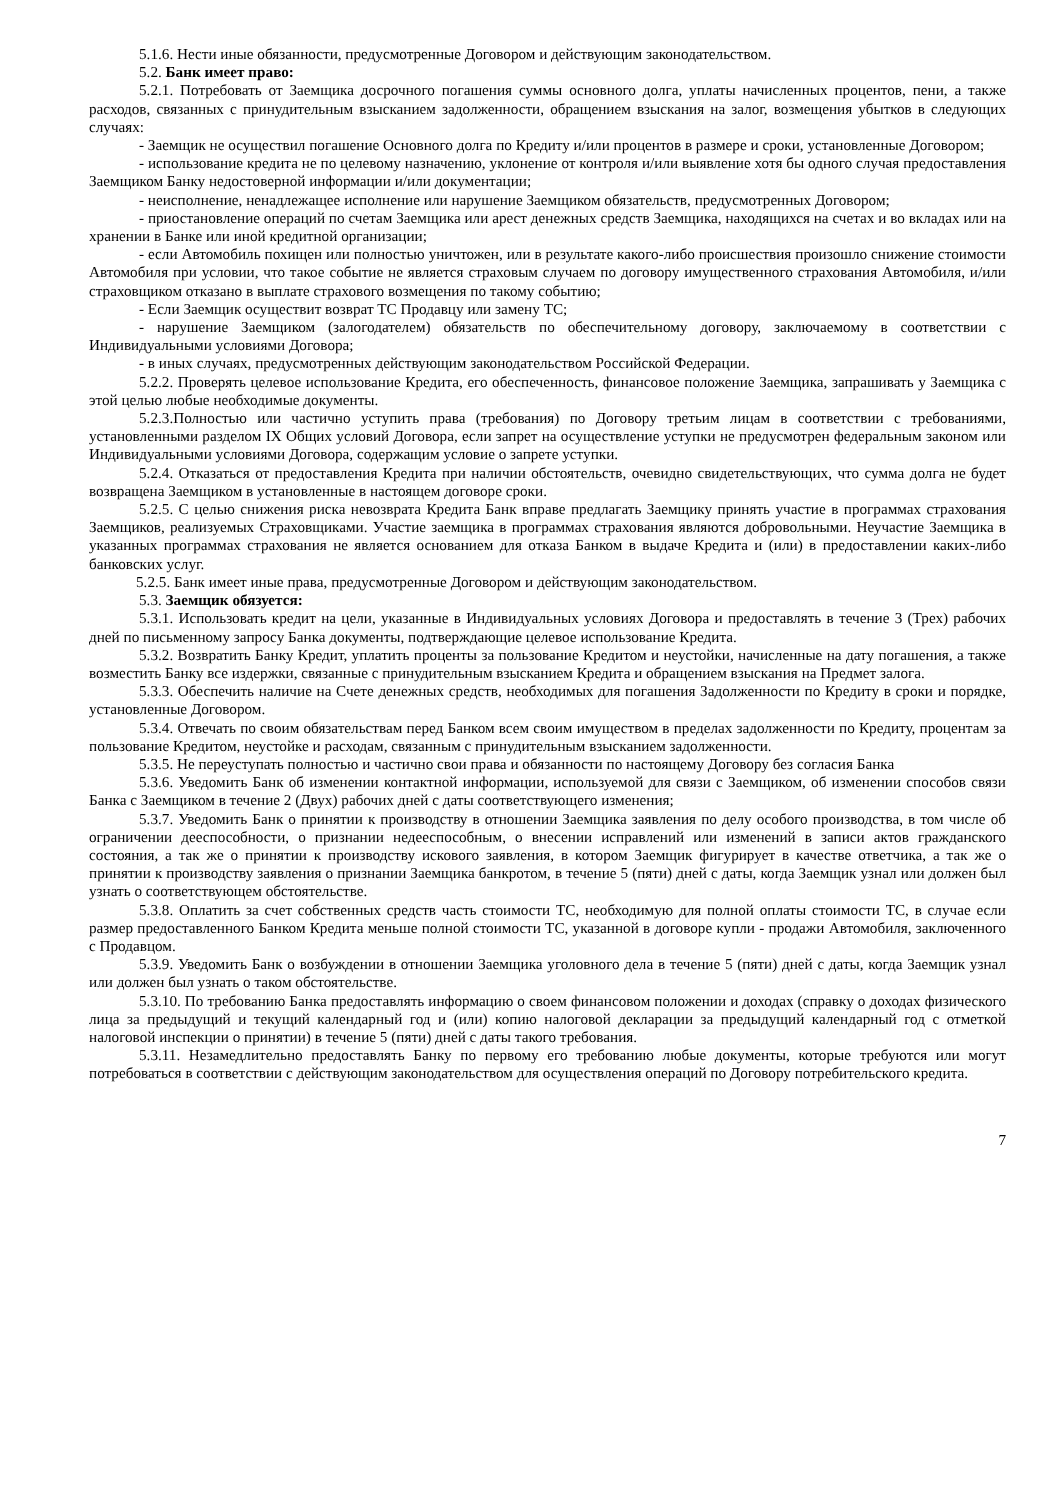5.1.6. Нести иные обязанности, предусмотренные Договором и действующим законодательством.
5.2. Банк имеет право:
5.2.1. Потребовать от Заемщика досрочного погашения суммы основного долга, уплаты начисленных процентов, пени, а также расходов, связанных с принудительным взысканием задолженности, обращением взыскания на залог, возмещения убытков в следующих случаях:
- Заемщик не осуществил погашение Основного долга по Кредиту и/или процентов в размере и сроки, установленные Договором;
- использование кредита не по целевому назначению, уклонение от контроля и/или выявление хотя бы одного случая предоставления Заемщиком Банку недостоверной информации и/или документации;
- неисполнение, ненадлежащее исполнение или нарушение Заемщиком обязательств, предусмотренных Договором;
- приостановление операций по счетам Заемщика или арест денежных средств Заемщика, находящихся на счетах и во вкладах или на хранении в Банке или иной кредитной организации;
- если Автомобиль похищен или полностью уничтожен, или в результате какого-либо происшествия произошло снижение стоимости Автомобиля при условии, что такое событие не является страховым случаем по договору имущественного страхования Автомобиля, и/или страховщиком отказано в выплате страхового возмещения по такому событию;
- Если Заемщик осуществит возврат ТС Продавцу или замену ТС;
- нарушение Заемщиком (залогодателем) обязательств по обеспечительному договору, заключаемому в соответствии с Индивидуальными условиями Договора;
- в иных случаях, предусмотренных действующим законодательством Российской Федерации.
5.2.2. Проверять целевое использование Кредита, его обеспеченность, финансовое положение Заемщика, запрашивать у Заемщика с этой целью любые необходимые документы.
5.2.3.Полностью или частично уступить права (требования) по Договору третьим лицам в соответствии с требованиями, установленными разделом IX Общих условий Договора, если запрет на осуществление уступки не предусмотрен федеральным законом или Индивидуальными условиями Договора, содержащим условие о запрете уступки.
5.2.4. Отказаться от предоставления Кредита при наличии обстоятельств, очевидно свидетельствующих, что сумма долга не будет возвращена Заемщиком в установленные в настоящем договоре сроки.
5.2.5. С целью снижения риска невозврата Кредита Банк вправе предлагать Заемщику принять участие в программах страхования Заемщиков, реализуемых Страховщиками. Участие заемщика в программах страхования являются добровольными. Неучастие Заемщика в указанных программах страхования не является основанием для отказа Банком в выдаче Кредита и (или) в предоставлении каких-либо банковских услуг.
5.2.5. Банк имеет иные права, предусмотренные Договором и действующим законодательством.
5.3. Заемщик обязуется:
5.3.1. Использовать кредит на цели, указанные в Индивидуальных условиях Договора и предоставлять в течение 3 (Трех) рабочих дней по письменному запросу Банка документы, подтверждающие целевое использование Кредита.
5.3.2. Возвратить Банку Кредит, уплатить проценты за пользование Кредитом и неустойки, начисленные на дату погашения, а также возместить Банку все издержки, связанные с принудительным взысканием Кредита и обращением взыскания на Предмет залога.
5.3.3. Обеспечить наличие на Счете денежных средств, необходимых для погашения Задолженности по Кредиту в сроки и порядке, установленные Договором.
5.3.4. Отвечать по своим обязательствам перед Банком всем своим имуществом в пределах задолженности по Кредиту, процентам за пользование Кредитом, неустойке и расходам, связанным с принудительным взысканием задолженности.
5.3.5. Не переуступать полностью и частично свои права и обязанности по настоящему Договору без согласия Банка
5.3.6. Уведомить Банк об изменении контактной информации, используемой для связи с Заемщиком, об изменении способов связи Банка с Заемщиком в течение 2 (Двух) рабочих дней с даты соответствующего изменения;
5.3.7. Уведомить Банк о принятии к производству в отношении Заемщика заявления по делу особого производства, в том числе об ограничении дееспособности, о признании недееспособным, о внесении исправлений или изменений в записи актов гражданского состояния, а так же о принятии к производству искового заявления, в котором Заемщик фигурирует в качестве ответчика, а так же о принятии к производству заявления о признании Заемщика банкротом, в течение 5 (пяти) дней с даты, когда Заемщик узнал или должен был узнать о соответствующем обстоятельстве.
5.3.8. Оплатить за счет собственных средств часть стоимости ТС, необходимую для полной оплаты стоимости ТС, в случае если размер предоставленного Банком Кредита меньше полной стоимости ТС, указанной в договоре купли - продажи Автомобиля, заключенного с Продавцом.
5.3.9. Уведомить Банк о возбуждении в отношении Заемщика уголовного дела в течение 5 (пяти) дней с даты, когда Заемщик узнал или должен был узнать о таком обстоятельстве.
5.3.10. По требованию Банка предоставлять информацию о своем финансовом положении и доходах (справку о доходах физического лица за предыдущий и текущий календарный год и (или) копию налоговой декларации за предыдущий календарный год с отметкой налоговой инспекции о принятии) в течение 5 (пяти) дней с даты такого требования.
5.3.11. Незамедлительно предоставлять Банку по первому его требованию любые документы, которые требуются или могут потребоваться в соответствии с действующим законодательством для осуществления операций по Договору потребительского кредита.
7